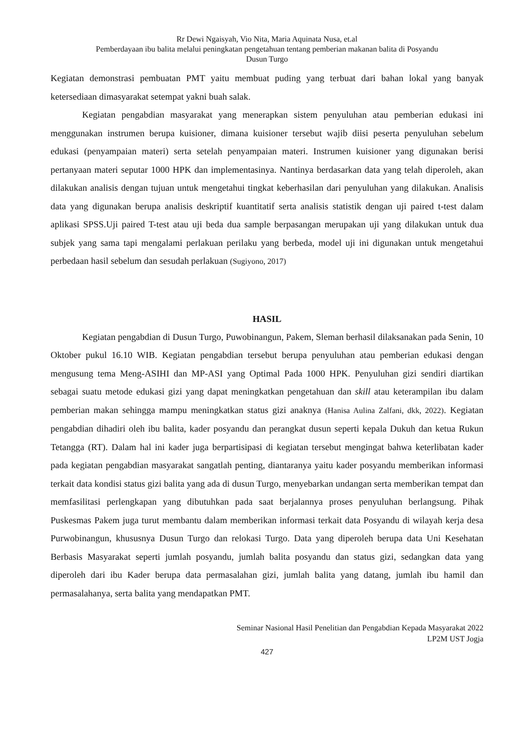Rr Dewi Ngaisyah, Vio Nita, Maria Aquinata Nusa, et.al
Pemberdayaan ibu balita melalui peningkatan pengetahuan tentang pemberian makanan balita di Posyandu
Dusun Turgo
Kegiatan demonstrasi pembuatan PMT yaitu membuat puding yang terbuat dari bahan lokal yang banyak ketersediaan dimasyarakat setempat yakni buah salak.
Kegiatan pengabdian masyarakat yang menerapkan sistem penyuluhan atau pemberian edukasi ini menggunakan instrumen berupa kuisioner, dimana kuisioner tersebut wajib diisi peserta penyuluhan sebelum edukasi (penyampaian materi) serta setelah penyampaian materi. Instrumen kuisioner yang digunakan berisi pertanyaan materi seputar 1000 HPK dan implementasinya. Nantinya berdasarkan data yang telah diperoleh, akan dilakukan analisis dengan tujuan untuk mengetahui tingkat keberhasilan dari penyuluhan yang dilakukan. Analisis data yang digunakan berupa analisis deskriptif kuantitatif serta analisis statistik dengan uji paired t-test dalam aplikasi SPSS.Uji paired T-test atau uji beda dua sample berpasangan merupakan uji yang dilakukan untuk dua subjek yang sama tapi mengalami perlakuan perilaku yang berbeda, model uji ini digunakan untuk mengetahui perbedaan hasil sebelum dan sesudah perlakuan (Sugiyono, 2017)
HASIL
Kegiatan pengabdian di Dusun Turgo, Puwobinangun, Pakem, Sleman berhasil dilaksanakan pada Senin, 10 Oktober pukul 16.10 WIB. Kegiatan pengabdian tersebut berupa penyuluhan atau pemberian edukasi dengan mengusung tema Meng-ASIHI dan MP-ASI yang Optimal Pada 1000 HPK. Penyuluhan gizi sendiri diartikan sebagai suatu metode edukasi gizi yang dapat meningkatkan pengetahuan dan skill atau keterampilan ibu dalam pemberian makan sehingga mampu meningkatkan status gizi anaknya (Hanisa Aulina Zalfani, dkk, 2022). Kegiatan pengabdian dihadiri oleh ibu balita, kader posyandu dan perangkat dusun seperti kepala Dukuh dan ketua Rukun Tetangga (RT). Dalam hal ini kader juga berpartisipasi di kegiatan tersebut mengingat bahwa keterlibatan kader pada kegiatan pengabdian masyarakat sangatlah penting, diantaranya yaitu kader posyandu memberikan informasi terkait data kondisi status gizi balita yang ada di dusun Turgo, menyebarkan undangan serta memberikan tempat dan memfasilitasi perlengkapan yang dibutuhkan pada saat berjalannya proses penyuluhan berlangsung. Pihak Puskesmas Pakem juga turut membantu dalam memberikan informasi terkait data Posyandu di wilayah kerja desa Purwobinangun, khususnya Dusun Turgo dan relokasi Turgo. Data yang diperoleh berupa data Uni Kesehatan Berbasis Masyarakat seperti jumlah posyandu, jumlah balita posyandu dan status gizi, sedangkan data yang diperoleh dari ibu Kader berupa data permasalahan gizi, jumlah balita yang datang, jumlah ibu hamil dan permasalahanya, serta balita yang mendapatkan PMT.
Seminar Nasional Hasil Penelitian dan Pengabdian Kepada Masyarakat 2022
LP2M UST Jogja
427